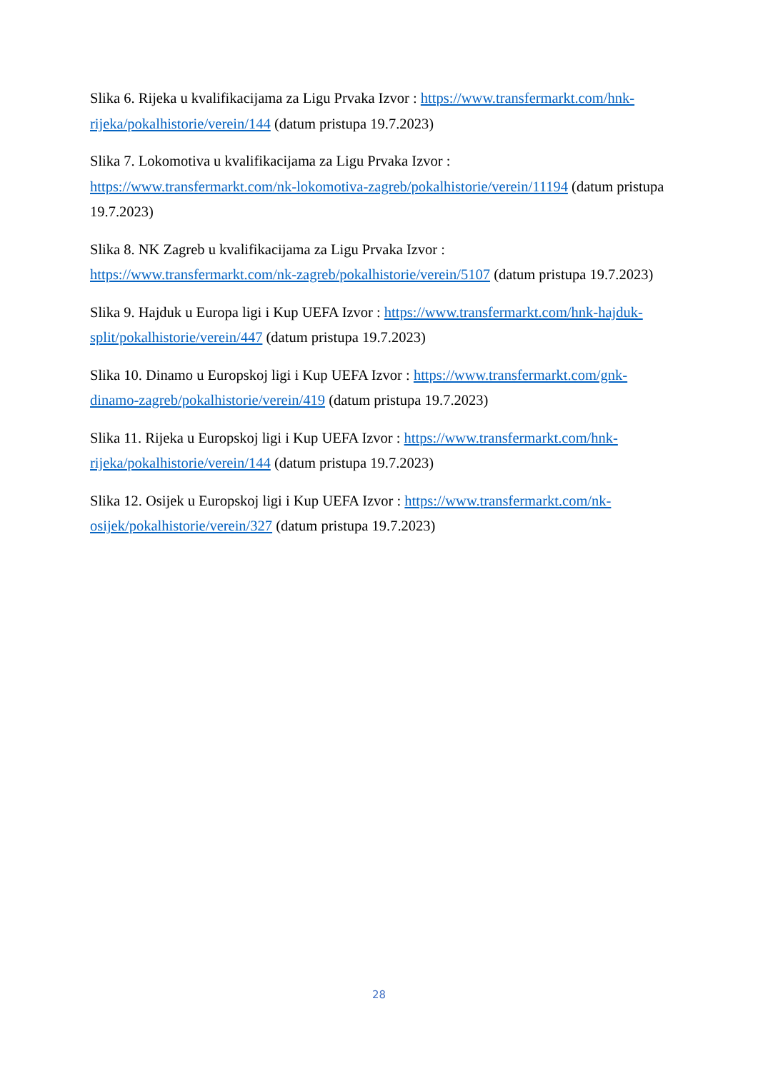Slika 6. Rijeka u kvalifikacijama za Ligu Prvaka Izvor : https://www.transfermarkt.com/hnk-rijeka/pokalhistorie/verein/144 (datum pristupa 19.7.2023)
Slika 7. Lokomotiva u kvalifikacijama za Ligu Prvaka Izvor :
https://www.transfermarkt.com/nk-lokomotiva-zagreb/pokalhistorie/verein/11194 (datum pristupa 19.7.2023)
Slika 8. NK Zagreb u kvalifikacijama za Ligu Prvaka Izvor :
https://www.transfermarkt.com/nk-zagreb/pokalhistorie/verein/5107 (datum pristupa 19.7.2023)
Slika 9. Hajduk u Europa ligi i Kup UEFA Izvor : https://www.transfermarkt.com/hnk-hajduk-split/pokalhistorie/verein/447 (datum pristupa 19.7.2023)
Slika 10. Dinamo u Europskoj ligi i Kup UEFA Izvor : https://www.transfermarkt.com/gnk-dinamo-zagreb/pokalhistorie/verein/419 (datum pristupa 19.7.2023)
Slika 11. Rijeka u Europskoj ligi i Kup UEFA Izvor : https://www.transfermarkt.com/hnk-rijeka/pokalhistorie/verein/144 (datum pristupa 19.7.2023)
Slika 12. Osijek u Europskoj ligi i Kup UEFA Izvor : https://www.transfermarkt.com/nk-osijek/pokalhistorie/verein/327 (datum pristupa 19.7.2023)
28